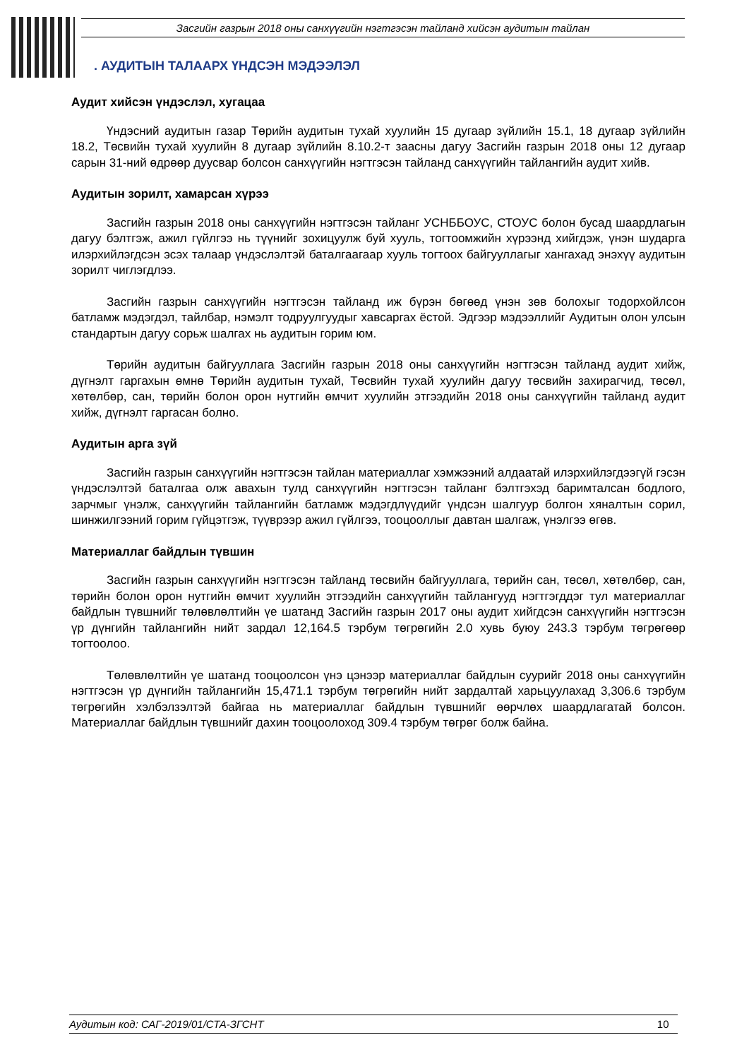Засгийн газрын 2018 оны санхүүгийн нэгтгэсэн тайланд хийсэн аудитын тайлан
. АУДИТЫН ТАЛААРХ ҮНДСЭН МЭДЭЭЛЭЛ
Аудит хийсэн үндэслэл, хугацаа
Үндэсний аудитын газар Төрийн аудитын тухай хуулийн 15 дугаар зүйлийн 15.1, 18 дугаар зүйлийн 18.2, Төсвийн тухай хуулийн 8 дугаар зүйлийн 8.10.2-т заасны дагуу Засгийн газрын 2018 оны 12 дугаар сарын 31-ний өдрөөр дуусвар болсон санхүүгийн нэгтгэсэн тайланд санхүүгийн тайлангийн аудит хийв.
Аудитын зорилт, хамарсан хүрээ
Засгийн газрын 2018 оны санхүүгийн нэгтгэсэн тайланг УСНББОУС, СТОУС болон бусад шаардлагын дагуу бэлтгэж, ажил гүйлгээ нь түүнийг зохицуулж буй хууль, тогтоомжийн хүрээнд хийгдэж, үнэн шударга илэрхийлэгдсэн эсэх талаар үндэслэлтэй баталгаагаар хууль тогтоох байгууллагыг хангахад энэхүү аудитын зорилт чиглэгдлээ.
Засгийн газрын санхүүгийн нэгтгэсэн тайланд иж бүрэн бөгөөд үнэн зөв болохыг тодорхойлсон батламж мэдэгдэл, тайлбар, нэмэлт тодруулгуудыг хавсаргах ёстой. Эдгээр мэдээллийг Аудитын олон улсын стандартын дагуу сорьж шалгах нь аудитын горим юм.
Төрийн аудитын байгууллага Засгийн газрын 2018 оны санхүүгийн нэгтгэсэн тайланд аудит хийж, дүгнэлт гаргахын өмнө Төрийн аудитын тухай, Төсвийн тухай хуулийн дагуу төсвийн захирагчид, төсөл, хөтөлбөр, сан, төрийн болон орон нутгийн өмчит хуулийн этгээдийн 2018 оны санхүүгийн тайланд аудит хийж, дүгнэлт гаргасан болно.
Аудитын арга зүй
Засгийн газрын санхүүгийн нэгтгэсэн тайлан материаллаг хэмжээний алдаатай илэрхийлэгдээгүй гэсэн үндэслэлтэй баталгаа олж авахын тулд санхүүгийн нэгтгэсэн тайланг бэлтгэхэд баримталсан бодлого, зарчмыг үнэлж, санхүүгийн тайлангийн батламж мэдэгдлүүдийг үндсэн шалгуур болгон хяналтын сорил, шинжилгээний горим гүйцэтгэж, түүврээр ажил гүйлгээ, тооцооллыг давтан шалгаж, үнэлгээ өгөв.
Материаллаг байдлын түвшин
Засгийн газрын санхүүгийн нэгтгэсэн тайланд төсвийн байгууллага, төрийн сан, төсөл, хөтөлбөр, сан, төрийн болон орон нутгийн өмчит хуулийн этгээдийн санхүүгийн тайлангууд нэгтгэгддэг тул материаллаг байдлын түвшнийг төлөвлөлтийн үе шатанд Засгийн газрын 2017 оны аудит хийгдсэн санхүүгийн нэгтгэсэн үр дүнгийн тайлангийн нийт зардал 12,164.5 тэрбум төгрөгийн 2.0 хувь буюу 243.3 тэрбум төгрөгөөр тогтоолоо.
Төлөвлөлтийн үе шатанд тооцоолсон үнэ цэнээр материаллаг байдлын суурийг 2018 оны санхүүгийн нэгтгэсэн үр дүнгийн тайлангийн 15,471.1 тэрбум төгрөгийн нийт зардалтай харьцуулахад 3,306.6 тэрбум төгрөгийн хэлбэлзэлтэй байгаа нь материаллаг байдлын түвшнийг өөрчлөх шаардлагатай болсон. Материаллаг байдлын түвшнийг дахин тооцоолоход 309.4 тэрбум төгрөг болж байна.
Аудитын код: САГ-2019/01/СТА-ЗГСНТ 10